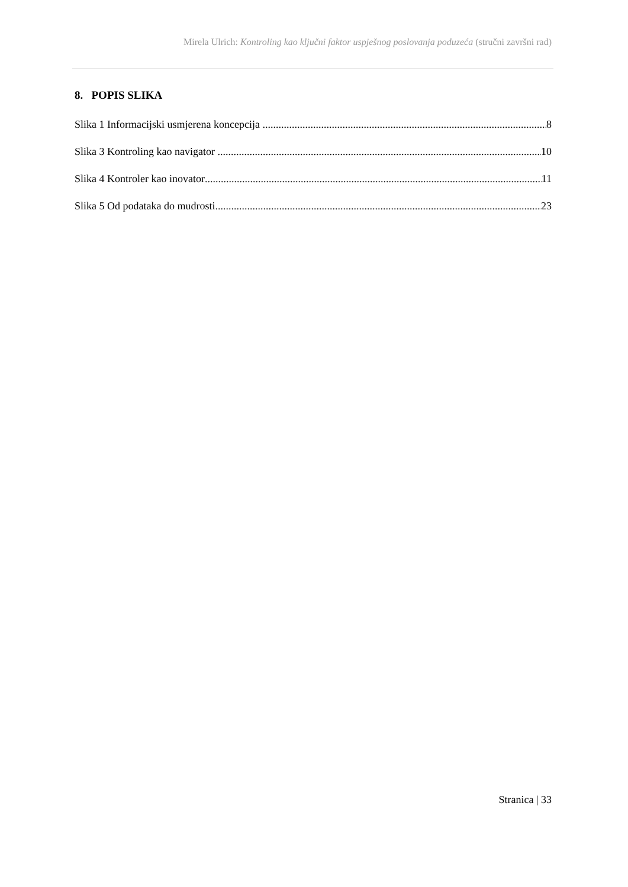Mirela Ulrich: Kontroling kao ključni faktor uspješnog poslovanja poduzeća (stručni završni rad)
8. POPIS SLIKA
Slika 1 Informacijski usmjerena koncepcija 8
Slika 3 Kontroling kao navigator 10
Slika 4 Kontroler kao inovator 11
Slika 5 Od podataka do mudrosti 23
Stranica | 33